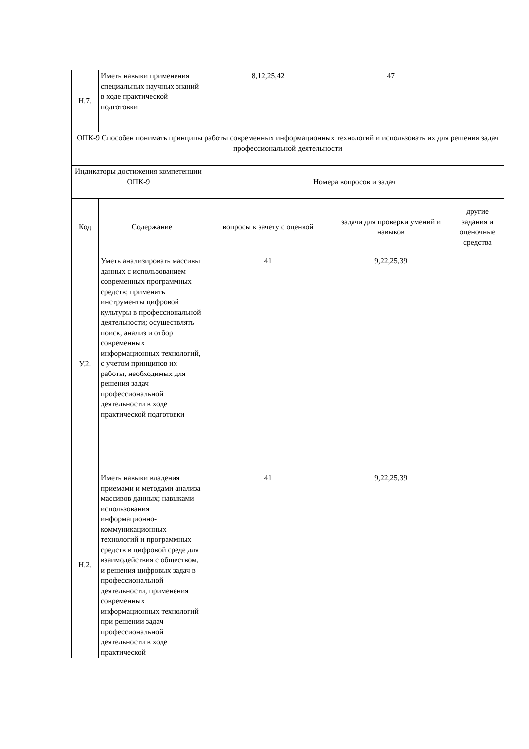| Н.7. | Иметь навыки применения специальных научных знаний в ходе практической подготовки | 8,12,25,42 | 47 | |
| ОПК-9 Способен понимать принципы работы современных информационных технологий и использовать их для решения задач профессиональной деятельности | | | | |
| Индикаторы достижения компетенции ОПК-9 | | Номера вопросов и задач | | |
| Код | Содержание | вопросы к зачету с оценкой | задачи для проверки умений и навыков | другие задания и оценочные средства |
| У.2. | Уметь анализировать массивы данных с использованием современных программных средств; применять инструменты цифровой культуры в профессиональной деятельности; осуществлять поиск, анализ и отбор современных информационных технологий, с учетом принципов их работы, необходимых для решения задач профессиональной деятельности в ходе практической подготовки | 41 | 9,22,25,39 | |
| Н.2. | Иметь навыки владения приемами и методами анализа массивов данных; навыками использования информационно-коммуникационных технологий и программных средств в цифровой среде для взаимодействия с обществом, и решения цифровых задач в профессиональной деятельности, применения современных информационных технологий при решении задач профессиональной деятельности в ходе практической | 41 | 9,22,25,39 | |